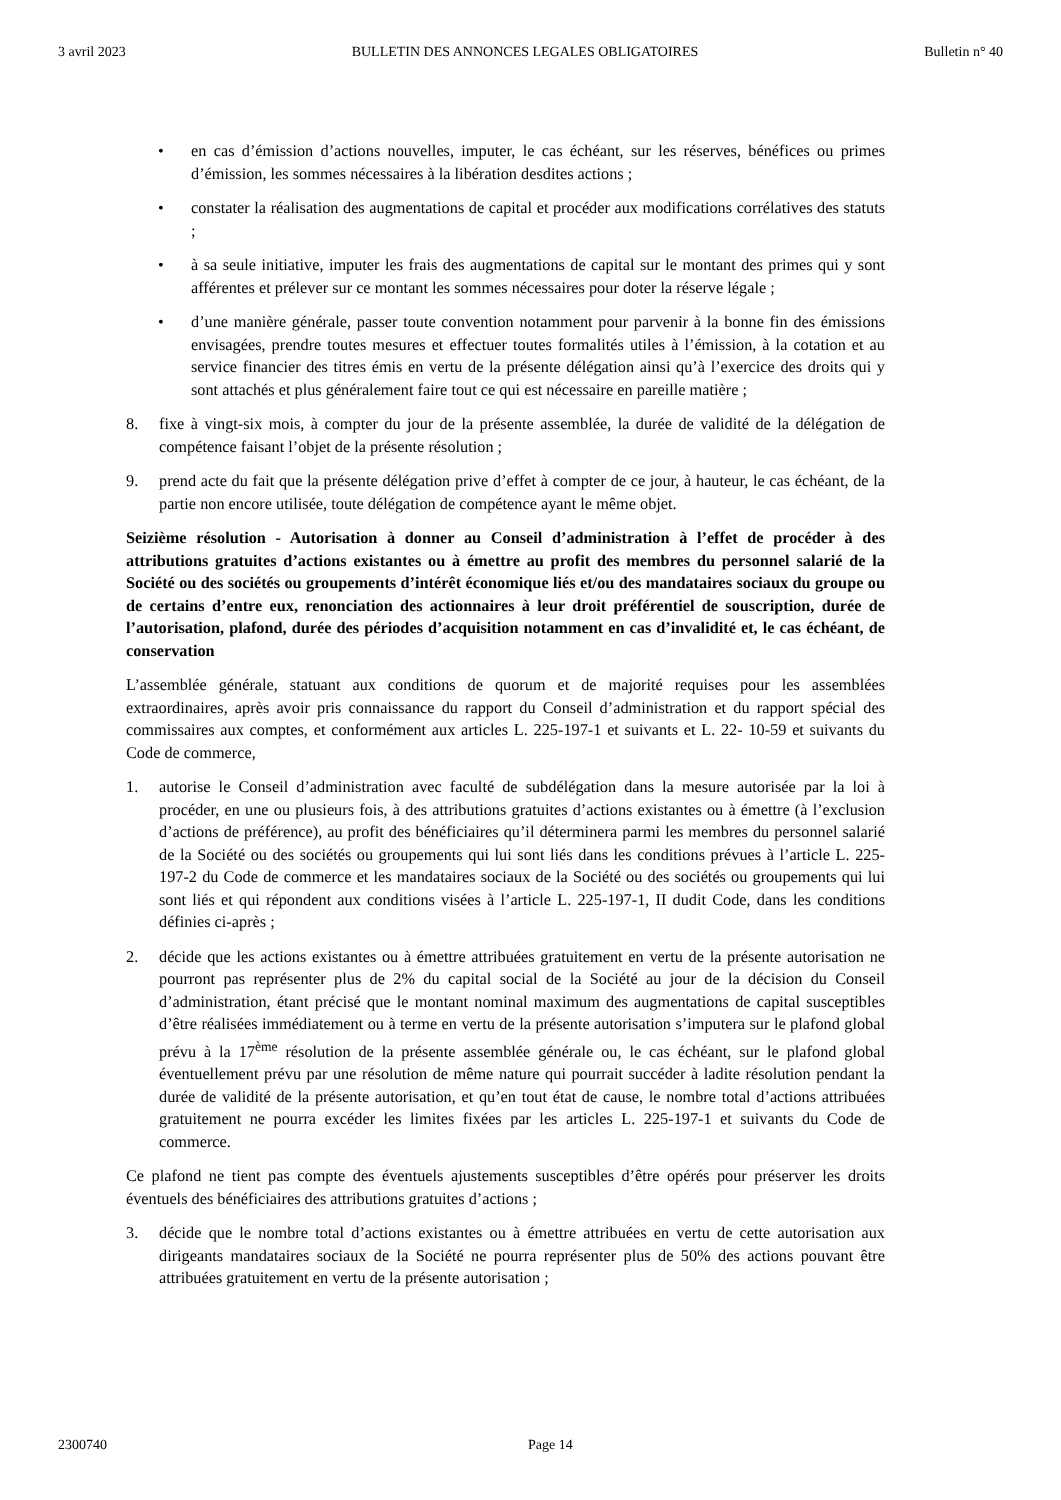3 avril 2023 BULLETIN DES ANNONCES LEGALES OBLIGATOIRES Bulletin n° 40
• en cas d’émission d’actions nouvelles, imputer, le cas échéant, sur les réserves, bénéfices ou primes d’émission, les sommes nécessaires à la libération desdites actions ;
• constater la réalisation des augmentations de capital et procéder aux modifications corrélatives des statuts ;
• à sa seule initiative, imputer les frais des augmentations de capital sur le montant des primes qui y sont afférentes et prélever sur ce montant les sommes nécessaires pour doter la réserve légale ;
• d’une manière générale, passer toute convention notamment pour parvenir à la bonne fin des émissions envisagées, prendre toutes mesures et effectuer toutes formalités utiles à l’émission, à la cotation et au service financier des titres émis en vertu de la présente délégation ainsi qu’à l’exercice des droits qui y sont attachés et plus généralement faire tout ce qui est nécessaire en pareille matière ;
8. fixe à vingt-six mois, à compter du jour de la présente assemblée, la durée de validité de la délégation de compétence faisant l’objet de la présente résolution ;
9. prend acte du fait que la présente délégation prive d’effet à compter de ce jour, à hauteur, le cas échéant, de la partie non encore utilisée, toute délégation de compétence ayant le même objet.
Seizième résolution - Autorisation à donner au Conseil d’administration à l’effet de procéder à des attributions gratuites d’actions existantes ou à émettre au profit des membres du personnel salarié de la Société ou des sociétés ou groupements d’intérêt économique liés et/ou des mandataires sociaux du groupe ou de certains d’entre eux, renonciation des actionnaires à leur droit préférentiel de souscription, durée de l’autorisation, plafond, durée des périodes d’acquisition notamment en cas d’invalidité et, le cas échéant, de conservation
L’assemblée générale, statuant aux conditions de quorum et de majorité requises pour les assemblées extraordinaires, après avoir pris connaissance du rapport du Conseil d’administration et du rapport spécial des commissaires aux comptes, et conformément aux articles L. 225-197-1 et suivants et L. 22- 10-59 et suivants du Code de commerce,
1. autorise le Conseil d’administration avec faculté de subdélégation dans la mesure autorisée par la loi à procéder, en une ou plusieurs fois, à des attributions gratuites d’actions existantes ou à émettre (à l’exclusion d’actions de préférence), au profit des bénéficiaires qu’il déterminera parmi les membres du personnel salarié de la Société ou des sociétés ou groupements qui lui sont liés dans les conditions prévues à l’article L. 225-197-2 du Code de commerce et les mandataires sociaux de la Société ou des sociétés ou groupements qui lui sont liés et qui répondent aux conditions visées à l’article L. 225-197-1, II dudit Code, dans les conditions définies ci-après ;
2. décide que les actions existantes ou à émettre attribuées gratuitement en vertu de la présente autorisation ne pourront pas représenter plus de 2% du capital social de la Société au jour de la décision du Conseil d’administration, étant précisé que le montant nominal maximum des augmentations de capital susceptibles d’être réalisées immédiatement ou à terme en vertu de la présente autorisation s’imputera sur le plafond global prévu à la 17<sup>ème</sup> résolution de la présente assemblée générale ou, le cas échéant, sur le plafond global éventuellement prévu par une résolution de même nature qui pourrait succéder à ladite résolution pendant la durée de validité de la présente autorisation, et qu’en tout état de cause, le nombre total d’actions attribuées gratuitement ne pourra excéder les limites fixées par les articles L. 225-197-1 et suivants du Code de commerce.
Ce plafond ne tient pas compte des éventuels ajustements susceptibles d’être opérés pour préserver les droits éventuels des bénéficiaires des attributions gratuites d’actions ;
3. décide que le nombre total d’actions existantes ou à émettre attribuées en vertu de cette autorisation aux dirigeants mandataires sociaux de la Société ne pourra représenter plus de 50% des actions pouvant être attribuées gratuitement en vertu de la présente autorisation ;
2300740 Page 14